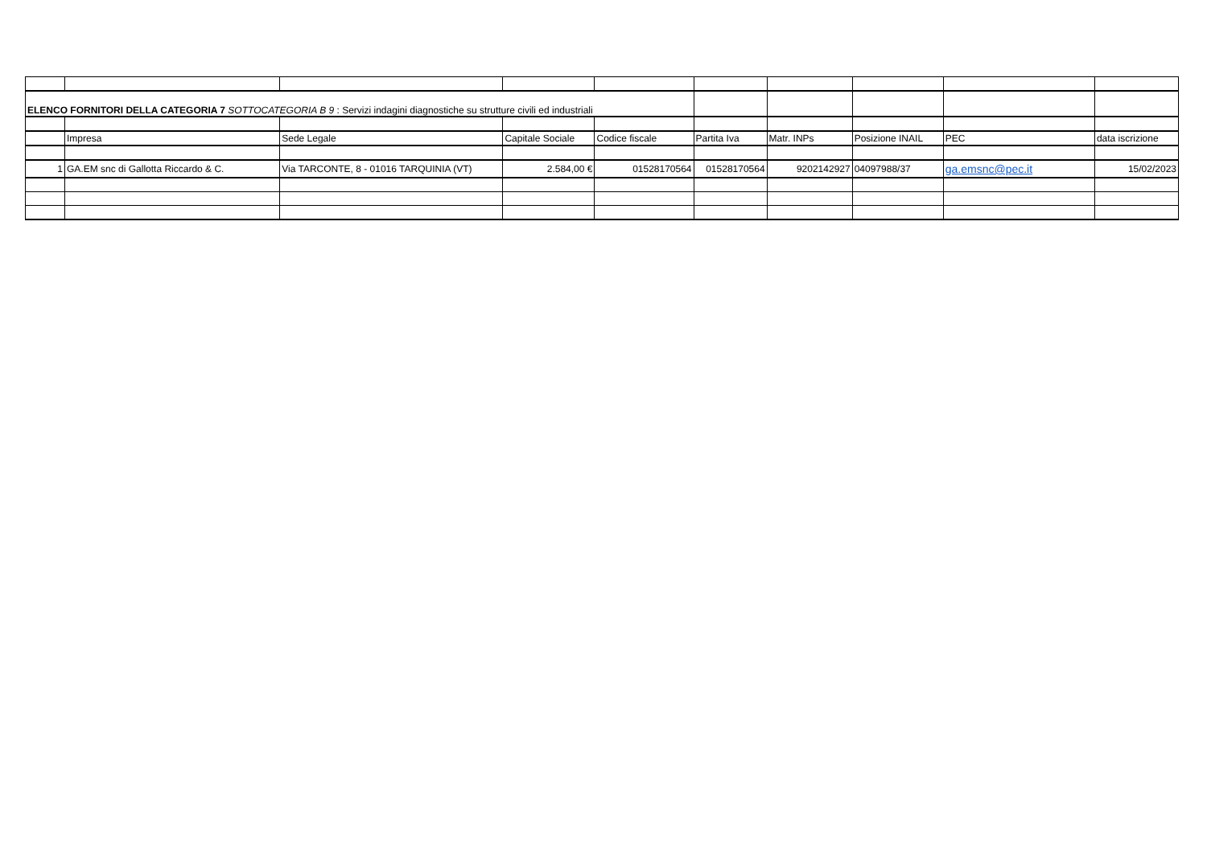| ELENCO FORNITORI DELLA CATEGORIA 7 SOTTOCATEGORIA B 9 : Servizi indagini diagnostiche su strutture civili ed industriali | | | | | | | | | |
| | Impresa | Sede Legale | Capitale Sociale | Codice fiscale | Partita Iva | Matr. INPs | Posizione INAIL | PEC | data iscrizione |
| 1 | GA.EM snc di Gallotta Riccardo & C. | Via TARCONTE, 8 - 01016 TARQUINIA (VT) | 2.584,00 € | 01528170564 | 01528170564 | 9202142927 | 04097988/37 | ga.emsnc@pec.it | 15/02/2023 |